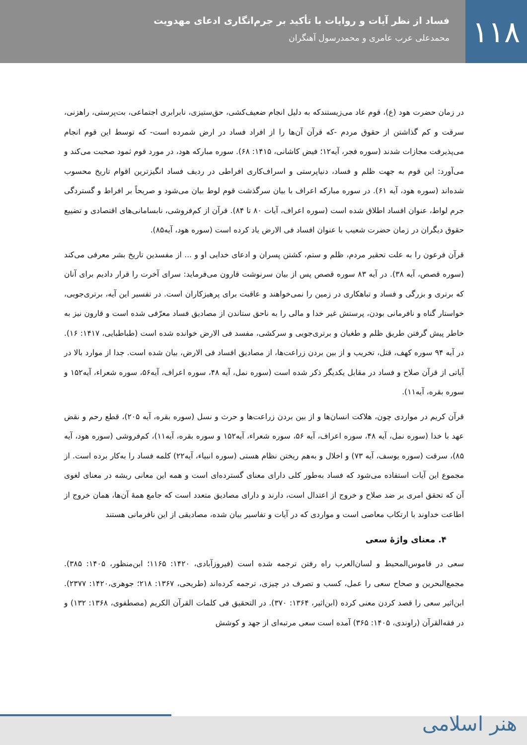۱۱۸
فساد از نظر آیات و روایات با تأکید بر جرم‌انگاری ادعای مهدویت
محمدعلی عرب عامری و محمدرسول آهنگران
در زمان حضرت هود (ع)، قوم عاد می‌زیستندکه به دلیل انجام ضعیف‌کشی، حق‌ستیزی، نابرابری اجتماعی، بت‌پرستی، راهزنی، سرقت و کم گذاشتن از حقوق مردم -که قرآن آن‌ها را از افراد فساد در ارض شمرده است- که توسط این قوم انجام می‌پذیرفت مجازات شدند (سوره فجر، آیه۱۲؛ فیض کاشانی، ۱۴۱۵: ۶۸). سوره مبارکه هود، در مورد قوم ثمود صحبت می‌کند و می‌آورد: این قوم به جهت ظلم و فساد، دنیاپرستی و اسراف‌کاری افراطی در ردیف فساد انگیزترین اقوام تاریخ محسوب شده‌اند (سوره هود، آیه ۶۱). در سوره مبارکه اعراف با بیان سرگذشت قوم لوط بیان می‌شود و صریحاً بر افراط و گستردگی جرم لواط، عنوان افساد اطلاق شده است (سوره اعراف، آیات ۸۰ تا ۸۴). قرآن از کم‌فروشی، نابسامانی‌های اقتصادی و تضییع حقوق دیگران در زمان حضرت شعیب با عنوان افساد فی الارض یاد کرده است (سوره هود، آیه۸۵).
قرآن فرعون را به علت تحقیر مردم، ظلم و ستم، کشتن پسران و ادعای خدایی او و ... از مفسدین تاریخ بشر معرفی می‌کند (سوره قصص، آیه ۳۸). در آیه ۸۳ سوره قصص پس از بیان سرنوشت قارون می‌فرماید: سرای آخرت را قرار دادیم برای آنان که برتری و بزرگی و فساد و تباهکاری در زمین را نمی‌خواهند و عاقبت برای پرهیزکاران است. در تفسیر این آیه، برتری‌جویی، خواستار گناه و نافرمانی بودن، پرستش غیر خدا و مالی را به ناحق ستاندن از مصادیق فساد معرّفی شده است و قارون نیز به خاطر پیش گرفتن طریق ظلم و طغیان و برتری‌جویی و سرکشی، مفسد فی الارض خوانده شده است (طباطبایی، ۱۴۱۷: ۱۶). در آیه ۹۴ سوره کهف، قتل، تخریب و از بین بردن زراعت‌ها، از مصادیق افساد فی الارض، بیان شده است. جدا از موارد بالا در آیاتی از قرآن صلاح و فساد در مقابل یکدیگر ذکر شده است (سوره نمل، آیه ۴۸، سوره اعراف، آیه۵۶، سوره شعراء، آیه۱۵۲ و سوره بقره، آیه۱۱).
قرآن کریم در مواردی چون، هلاکت انسان‌ها و از بین بردن زراعت‌ها و حرث و نسل (سوره بقره، آیه ۲۰۵)، قطع رحم و نقض عهد با خدا (سوره نمل، آیه ۴۸، سوره اعراف، آیه ۵۶، سوره شعراء، آیه۱۵۲ و سوره بقره، آیه۱۱)، کم‌فروشی (سوره هود، آیه ۸۵)، سرقت (سوره یوسف، آیه ۷۳) و اخلال و به‌هم ریختن نظام هستی (سوره انبیاء، آیه۲۲) کلمه فساد را به‌کار برده است. از مجموع این آیات استفاده می‌شود که فساد به‌طور کلی دارای معنای گسترده‌ای است و همه این معانی ریشه در معنای لغوی آن که تحقق امری بر ضد صلاح و خروج از اعتدال است، دارند و دارای مصادیق متعدد است که جامع همهٔ آن‌ها، همان خروج از اطاعت خداوند با ارتکاب معاصی است و مواردی که در آیات و تفاسیر بیان شده، مصادیقی از این نافرمانی هستند
۴. معنای واژهٔ سعی
سعی در قاموس‌المحیط و لسان‌العرب راه رفتن ترجمه شده است (فیروزآبادی، ۱۴۲۰: ۱۱۶۵؛ ابن‌منظور، ۱۴۰۵: ۳۸۵). مجمع‌البحرین و صحاح سعی را عمل، کسب و تصرف در چیزی، ترجمه کرده‌اند (طریحی، ۱۳۶۷: ۲۱۸؛ جوهری،۱۴۲۰: ۲۳۷۷). ابن‌اثیر سعی را قصد کردن معنی کرده (ابن‌اثیر، ۱۳۶۴: ۳۷۰). در التحقیق فی کلمات القرآن الکریم (مصطفوی، ۱۳۶۸: ۱۳۲) و در فقه‌القرآن (راوندی، ۱۴۰۵: ۳۶۵) آمده است سعی مرتبه‌ای از جهد و کوشش
هنر اسلامی